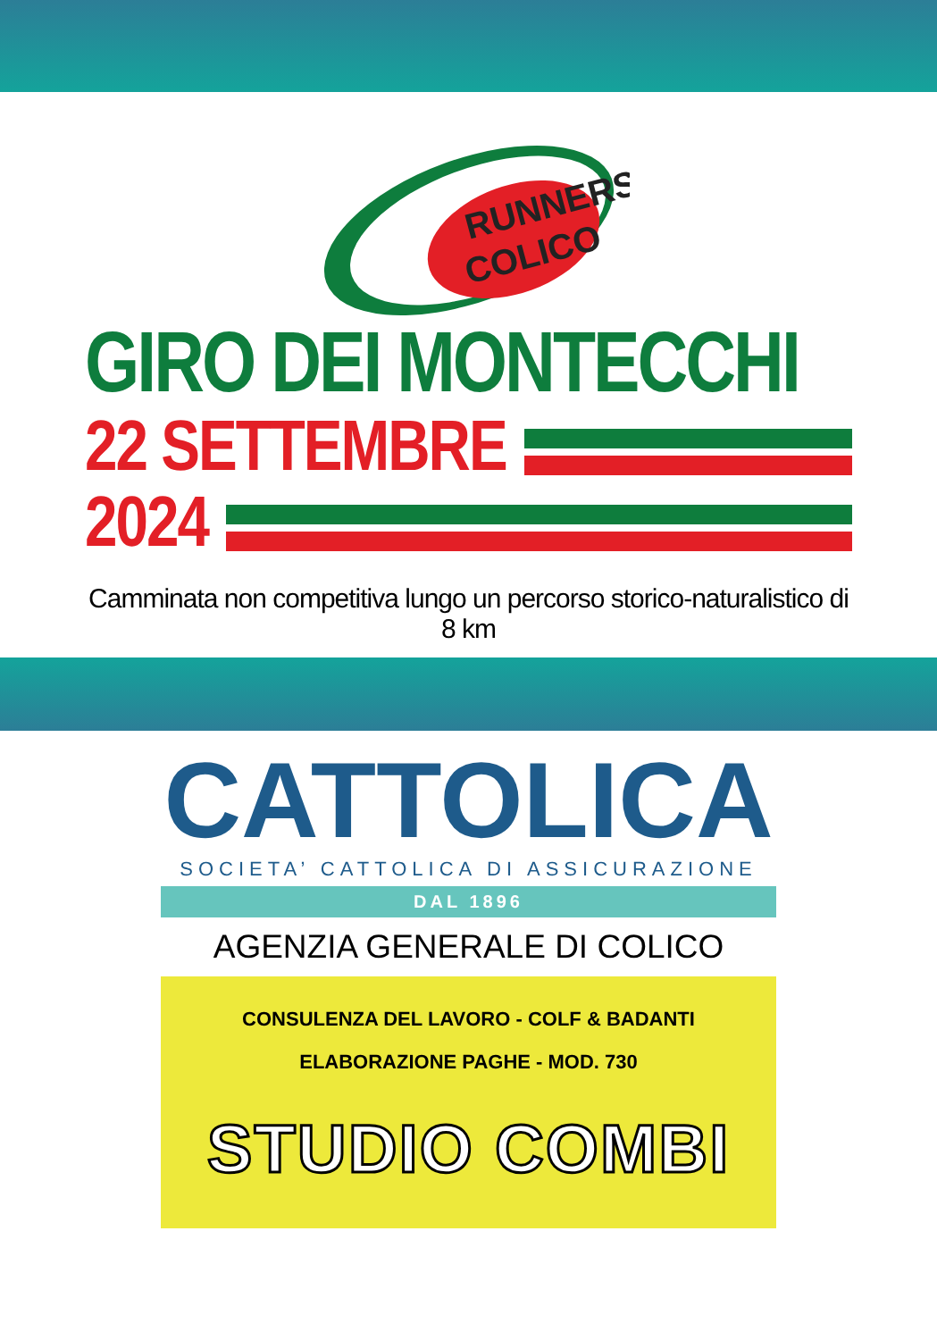RUNNERS
COLICO
GIRO DEI MONTECCHI
22 SETTEMBRE
2024
Camminata non competitiva lungo un percorso storico-naturalistico di 8 km
CATTOLICA
SOCIETA’ CATTOLICA DI ASSICURAZIONE
DAL 1896
AGENZIA GENERALE DI COLICO
CONSULENZA DEL LAVORO - COLF & BADANTI
ELABORAZIONE PAGHE - MOD. 730
STUDIO COMBI